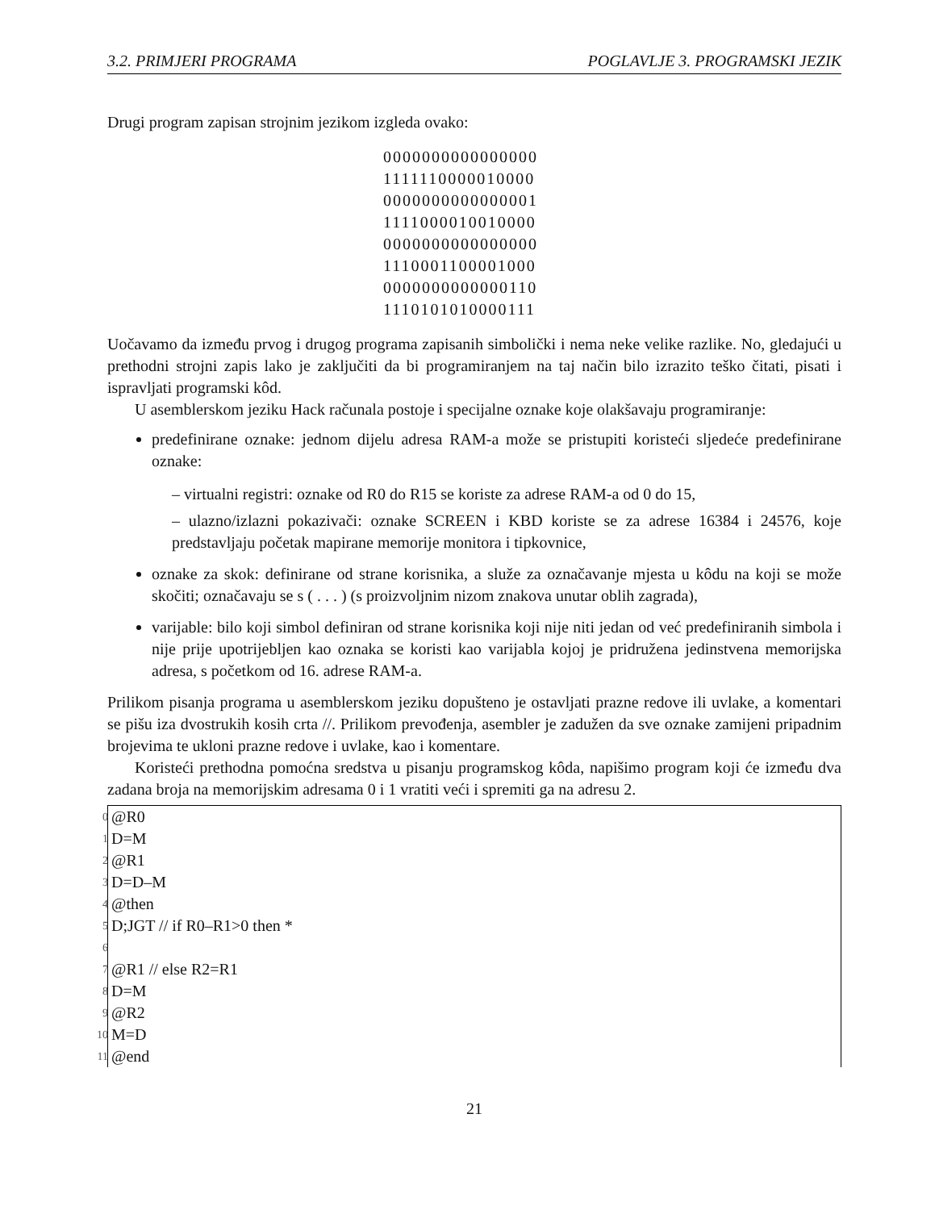3.2. PRIMJERI PROGRAMA POGLAVLJE 3. PROGRAMSKI JEZIK
Drugi program zapisan strojnim jezikom izgleda ovako:
0000000000000000
1111110000010000
0000000000000001
1111000010010000
0000000000000000
1110001100001000
0000000000000110
1110101010000111
Uočavamo da između prvog i drugog programa zapisanih simbolički i nema neke velike razlike. No, gledajući u prethodni strojni zapis lako je zaključiti da bi programiranjem na taj način bilo izrazito teško čitati, pisati i ispravljati programski kôd.
U asemblerskom jeziku Hack računala postoje i specijalne oznake koje olakšavaju programiranje:
predefinirane oznake: jednom dijelu adresa RAM-a može se pristupiti koristeći sljedeće predefinirane oznake:
– virtualni registri: oznake od R0 do R15 se koriste za adrese RAM-a od 0 do 15,
– ulazno/izlazni pokazivači: oznake SCREEN i KBD koriste se za adrese 16384 i 24576, koje predstavljaju početak mapirane memorije monitora i tipkovnice,
oznake za skok: definirane od strane korisnika, a služe za označavanje mjesta u kôdu na koji se može skočiti; označavaju se s ( . . . ) (s proizvoljnim nizom znakova unutar oblih zagrada),
varijable: bilo koji simbol definiran od strane korisnika koji nije niti jedan od već predefiniranih simbola i nije prije upotrijebljen kao oznaka se koristi kao varijabla kojoj je pridružena jedinstvena memorijska adresa, s početkom od 16. adrese RAM-a.
Prilikom pisanja programa u asemblerskom jeziku dopušteno je ostavljati prazne redove ili uvlake, a komentari se pišu iza dvostrukih kosih crta //. Prilikom prevođenja, asembler je zadužen da sve oznake zamijeni pripadnim brojevima te ukloni prazne redove i uvlake, kao i komentare.
Koristeći prethodna pomoćna sredstva u pisanju programskog kôda, napišimo program koji će između dva zadana broja na memorijskim adresama 0 i 1 vratiti veći i spremiti ga na adresu 2.
0 @R0
1 D=M
2 @R1
3 D=D–M
4 @then
5 D;JGT // if R0–R1>0 then *
6
7 @R1 // else R2=R1
8 D=M
9 @R2
10 M=D
11 @end
21